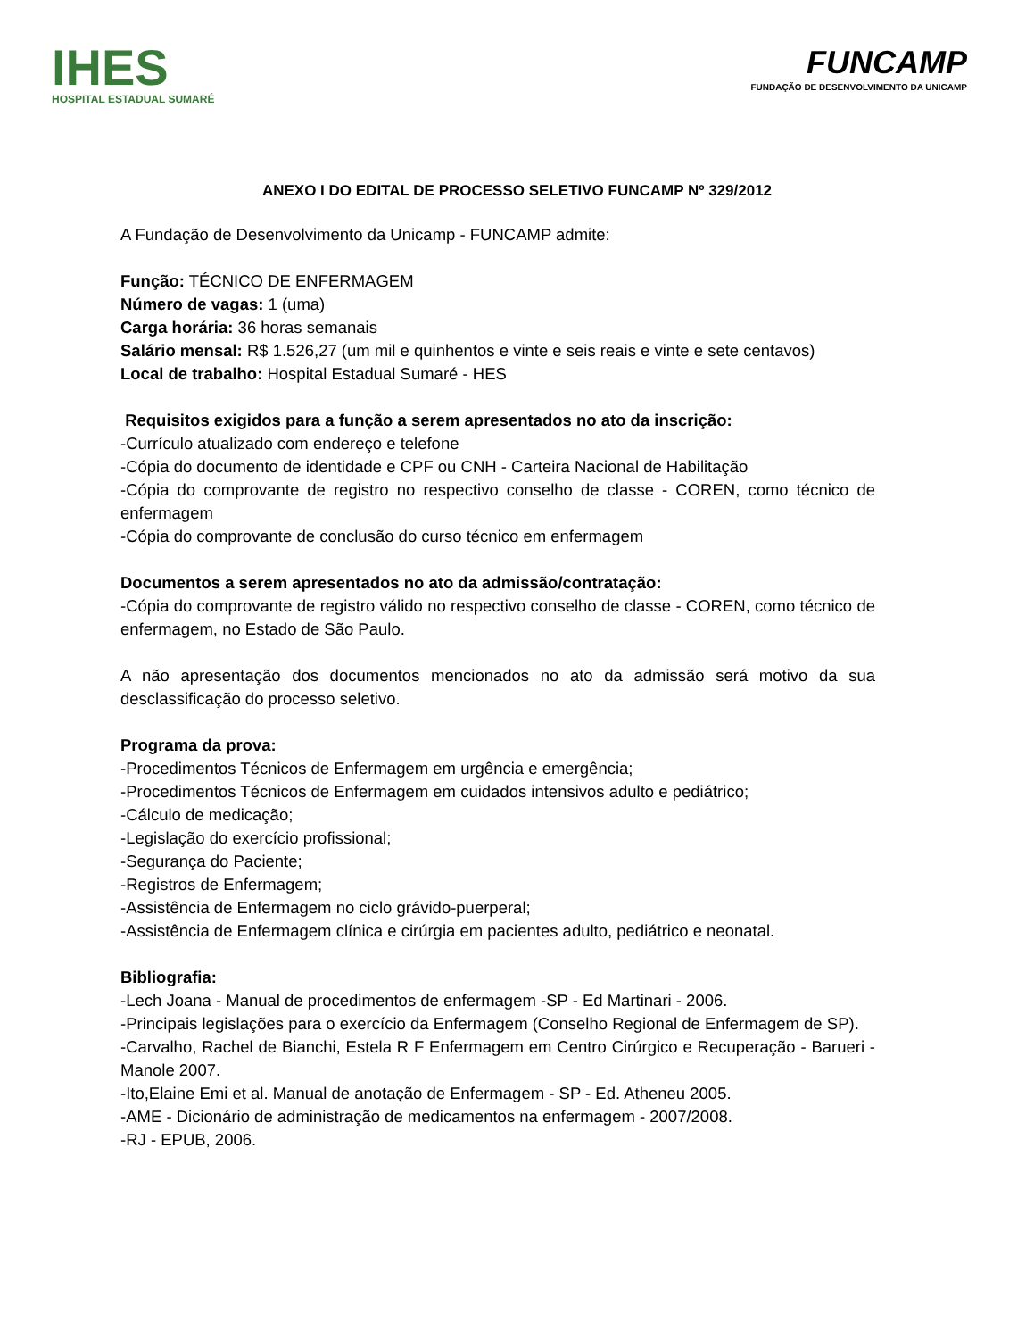IHES
HOSPITAL ESTADUAL SUMARÉ
FUNCAMP
FUNDAÇÃO DE DESENVOLVIMENTO DA UNICAMP
ANEXO I DO EDITAL DE PROCESSO SELETIVO FUNCAMP Nº 329/2012
A Fundação de Desenvolvimento da Unicamp - FUNCAMP admite:
Função: TÉCNICO DE ENFERMAGEM
Número de vagas: 1 (uma)
Carga horária: 36 horas semanais
Salário mensal: R$ 1.526,27 (um mil e quinhentos e vinte e seis reais e vinte e sete centavos)
Local de trabalho: Hospital Estadual Sumaré - HES
Requisitos exigidos para a função a serem apresentados no ato da inscrição:
-Currículo atualizado com endereço e telefone
-Cópia do documento de identidade e CPF ou CNH - Carteira Nacional de Habilitação
-Cópia do comprovante de registro no respectivo conselho de classe - COREN, como técnico de enfermagem
-Cópia do comprovante de conclusão do curso técnico em enfermagem
Documentos a serem apresentados no ato da admissão/contratação:
-Cópia do comprovante de registro válido no respectivo conselho de classe - COREN, como técnico de enfermagem, no Estado de São Paulo.
A não apresentação dos documentos mencionados no ato da admissão será motivo da sua desclassificação do processo seletivo.
Programa da prova:
-Procedimentos Técnicos de Enfermagem em urgência e emergência;
-Procedimentos Técnicos de Enfermagem em cuidados intensivos adulto e pediátrico;
-Cálculo de medicação;
-Legislação do exercício profissional;
-Segurança do Paciente;
-Registros de Enfermagem;
-Assistência de Enfermagem no ciclo grávido-puerperal;
-Assistência de Enfermagem clínica e cirúrgia em pacientes adulto, pediátrico e neonatal.
Bibliografia:
-Lech Joana - Manual de procedimentos de enfermagem -SP - Ed Martinari - 2006.
-Principais legislações para o exercício da Enfermagem (Conselho Regional de Enfermagem de SP).
-Carvalho, Rachel de Bianchi, Estela R F Enfermagem em Centro Cirúrgico e Recuperação - Barueri - Manole 2007.
-Ito,Elaine Emi et al. Manual de anotação de Enfermagem - SP - Ed. Atheneu 2005.
-AME - Dicionário de administração de medicamentos na enfermagem - 2007/2008.
-RJ - EPUB, 2006.